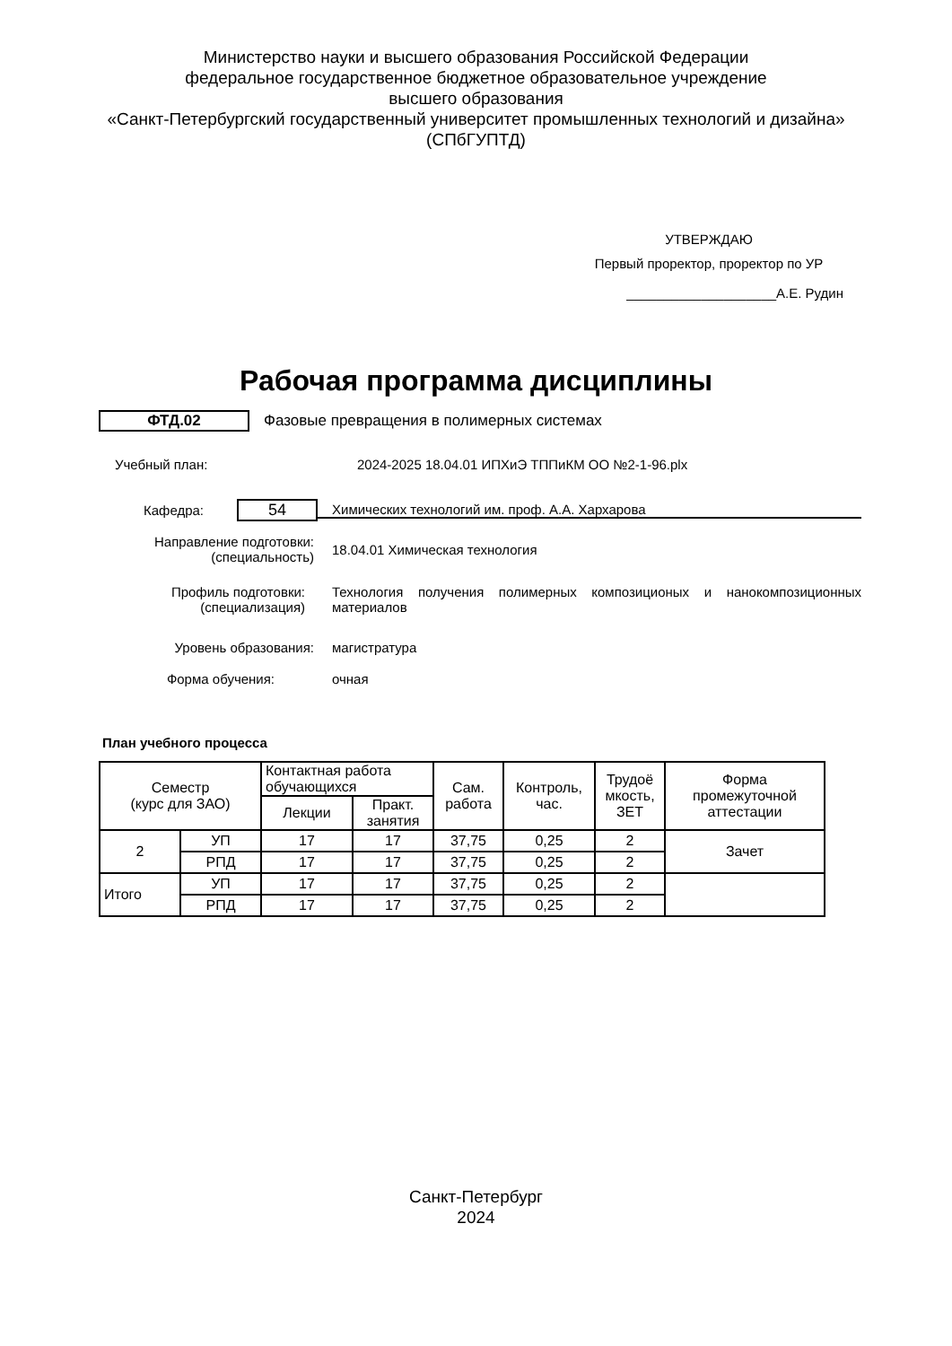Министерство науки и высшего образования Российской Федерации
федеральное государственное бюджетное образовательное учреждение
высшего образования
«Санкт-Петербургский государственный университет промышленных технологий и дизайна»
(СПбГУПТД)
УТВЕРЖДАЮ
Первый проректор, проректор по УР
____________________А.Е. Рудин
Рабочая программа дисциплины
ФТД.02
Фазовые превращения в полимерных системах
Учебный план: 2024-2025 18.04.01 ИПХиЭ ТППиКМ ОО №2-1-96.plx
Кафедра:
54
Химических технологий им. проф. А.А. Хархарова
Направление подготовки:
(специальность)
18.04.01 Химическая технология
Профиль подготовки:
(специализация)
Технология получения полимерных композиционых и нанокомпозиционных материалов
Уровень образования: магистратура
Форма обучения: очная
План учебного процесса
| Семестр (курс для ЗАО) | | Контактная работа обучающихся | | Сам. работа | Контроль, час. | Трудоё мкость, ЗЕТ | Форма промежуточной аттестации |
| --- | --- | --- | --- | --- | --- | --- | --- |
| | | Лекции | Практ. занятия | | | | |
| 2 | УП | 17 | 17 | 37,75 | 0,25 | 2 | Зачет |
| | РПД | 17 | 17 | 37,75 | 0,25 | 2 | |
| Итого | УП | 17 | 17 | 37,75 | 0,25 | 2 | |
| | РПД | 17 | 17 | 37,75 | 0,25 | 2 | |
Санкт-Петербург
2024